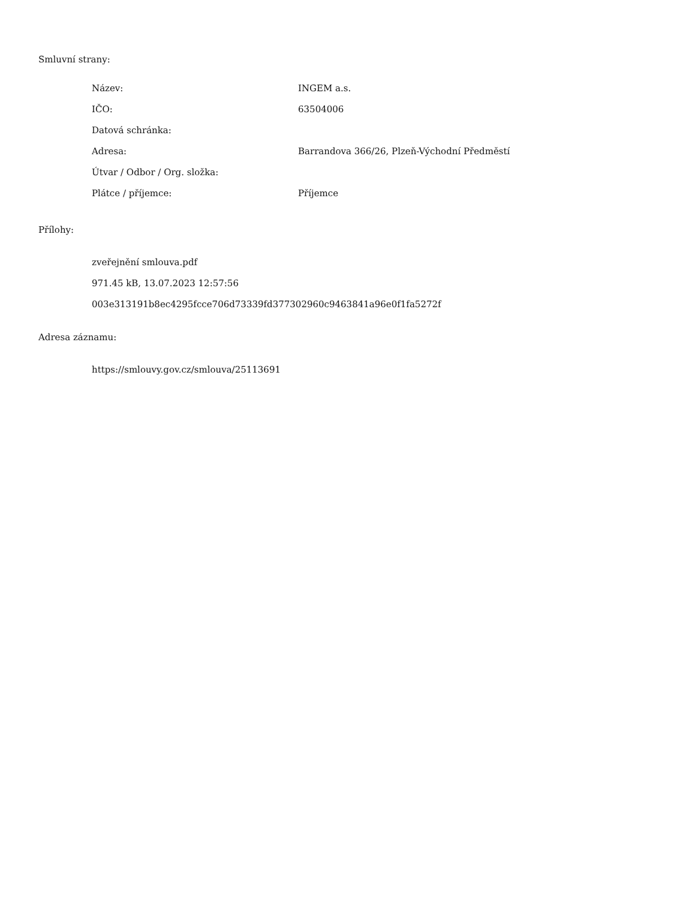Smluvní strany:
| Název: | INGEM a.s. |
| IČO: | 63504006 |
| Datová schránka: | |
| Adresa: | Barrandova 366/26, Plzeň-Východní Předměstí |
| Útvar / Odbor / Org. složka: | |
| Plátce / příjemce: | Příjemce |
Přílohy:
zveřejnění smlouva.pdf
971.45 kB, 13.07.2023 12:57:56
003e313191b8ec4295fcce706d73339fd377302960c9463841a96e0f1fa5272f
Adresa záznamu:
https://smlouvy.gov.cz/smlouva/25113691